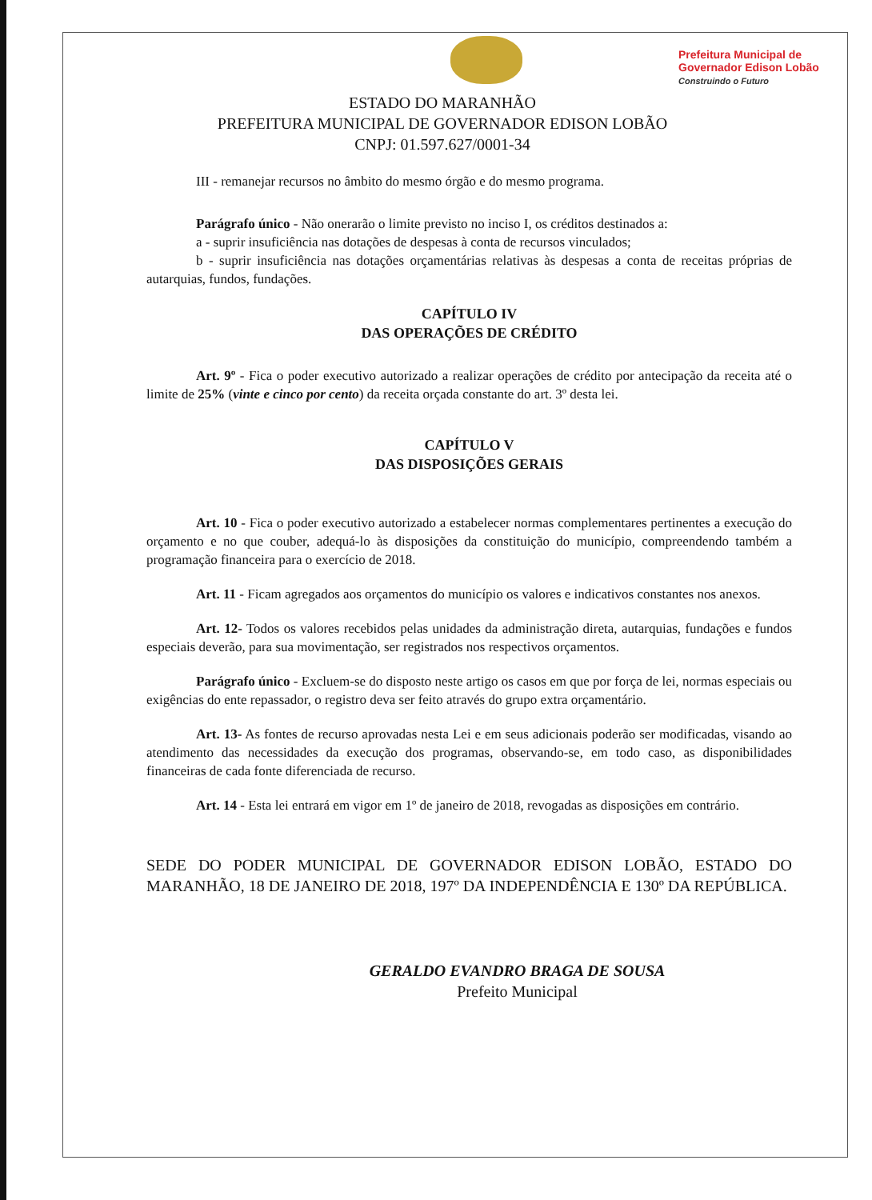Prefeitura Municipal de
Governador Edison Lobão
Construindo o Futuro
ESTADO DO MARANHÃO
PREFEITURA MUNICIPAL DE GOVERNADOR EDISON LOBÃO
CNPJ: 01.597.627/0001-34
III - remanejar recursos no âmbito do mesmo órgão e do mesmo programa.
Parágrafo único - Não onerarão o limite previsto no inciso I, os créditos destinados a:
a - suprir insuficiência nas dotações de despesas à conta de recursos vinculados;
b - suprir insuficiência nas dotações orçamentárias relativas às despesas a conta de receitas próprias de autarquias, fundos, fundações.
CAPÍTULO IV
DAS OPERAÇÕES DE CRÉDITO
Art. 9º - Fica o poder executivo autorizado a realizar operações de crédito por antecipação da receita até o limite de 25% (vinte e cinco por cento) da receita orçada constante do art. 3º desta lei.
CAPÍTULO V
DAS DISPOSIÇÕES GERAIS
Art. 10 - Fica o poder executivo autorizado a estabelecer normas complementares pertinentes a execução do orçamento e no que couber, adequá-lo às disposições da constituição do município, compreendendo também a programação financeira para o exercício de 2018.
Art. 11 - Ficam agregados aos orçamentos do município os valores e indicativos constantes nos anexos.
Art. 12- Todos os valores recebidos pelas unidades da administração direta, autarquias, fundações e fundos especiais deverão, para sua movimentação, ser registrados nos respectivos orçamentos.
Parágrafo único - Excluem-se do disposto neste artigo os casos em que por força de lei, normas especiais ou exigências do ente repassador, o registro deva ser feito através do grupo extra orçamentário.
Art. 13- As fontes de recurso aprovadas nesta Lei e em seus adicionais poderão ser modificadas, visando ao atendimento das necessidades da execução dos programas, observando-se, em todo caso, as disponibilidades financeiras de cada fonte diferenciada de recurso.
Art. 14 - Esta lei entrará em vigor em 1º de janeiro de 2018, revogadas as disposições em contrário.
SEDE DO PODER MUNICIPAL DE GOVERNADOR EDISON LOBÃO, ESTADO DO MARANHÃO, 18 DE JANEIRO DE 2018, 197º DA INDEPENDÊNCIA E 130º DA REPÚBLICA.
GERALDO EVANDRO BRAGA DE SOUSA
Prefeito Municipal